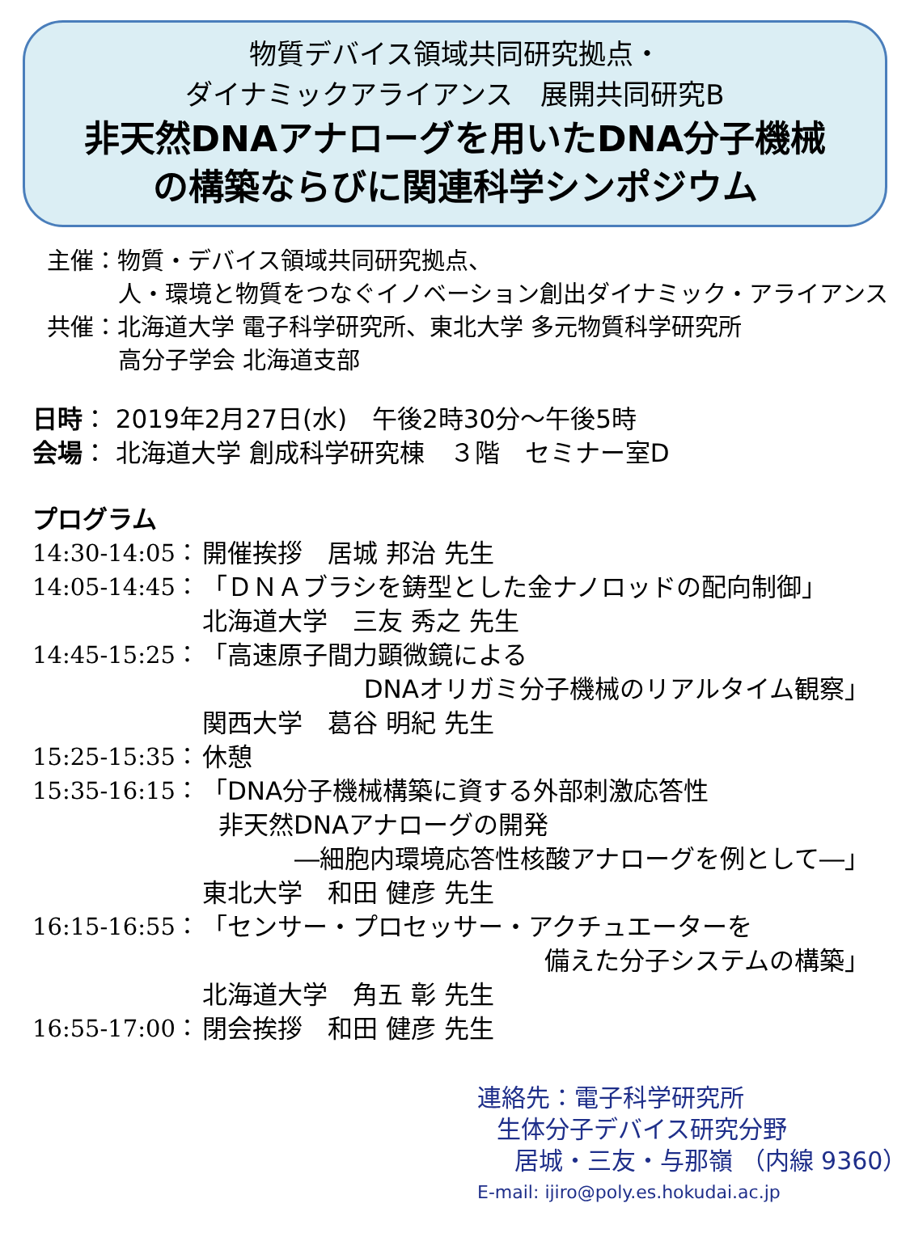物質デバイス領域共同研究拠点・
ダイナミックアライアンス　展開共同研究B
非天然DNAアナローグを用いたDNA分子機械
の構築ならびに関連科学シンポジウム
主催：物質・デバイス領域共同研究拠点、
人・環境と物質をつなぐイノベーション創出ダイナミック・アライアンス
共催：北海道大学 電子科学研究所、東北大学 多元物質科学研究所
高分子学会 北海道支部
日時： 2019年2月27日(水)　午後2時30分～午後5時
会場： 北海道大学 創成科学研究棟　３階　セミナー室D
プログラム
14:30-14:05： 開催挨拶　居城 邦治 先生
14:05-14:45： 「ＤＮＡブラシを鋳型とした金ナノロッドの配向制御」
北海道大学　三友 秀之 先生
14:45-15:25： 「高速原子間力顕微鏡による
DNAオリガミ分子機械のリアルタイム観察」
関西大学　葛谷 明紀 先生
15:25-15:35： 休憩
15:35-16:15： 「DNA分子機械構築に資する外部刺激応答性
非天然DNAアナローグの開発
―細胞内環境応答性核酸アナローグを例として―」
東北大学　和田 健彦 先生
16:15-16:55： 「センサー・プロセッサー・アクチュエーターを
備えた分子システムの構築」
北海道大学　角五 彰 先生
16:55-17:00： 閉会挨拶　和田 健彦 先生
連絡先：電子科学研究所
生体分子デバイス研究分野
居城・三友・与那嶺 （内線 9360）
E-mail: ijiro@poly.es.hokudai.ac.jp